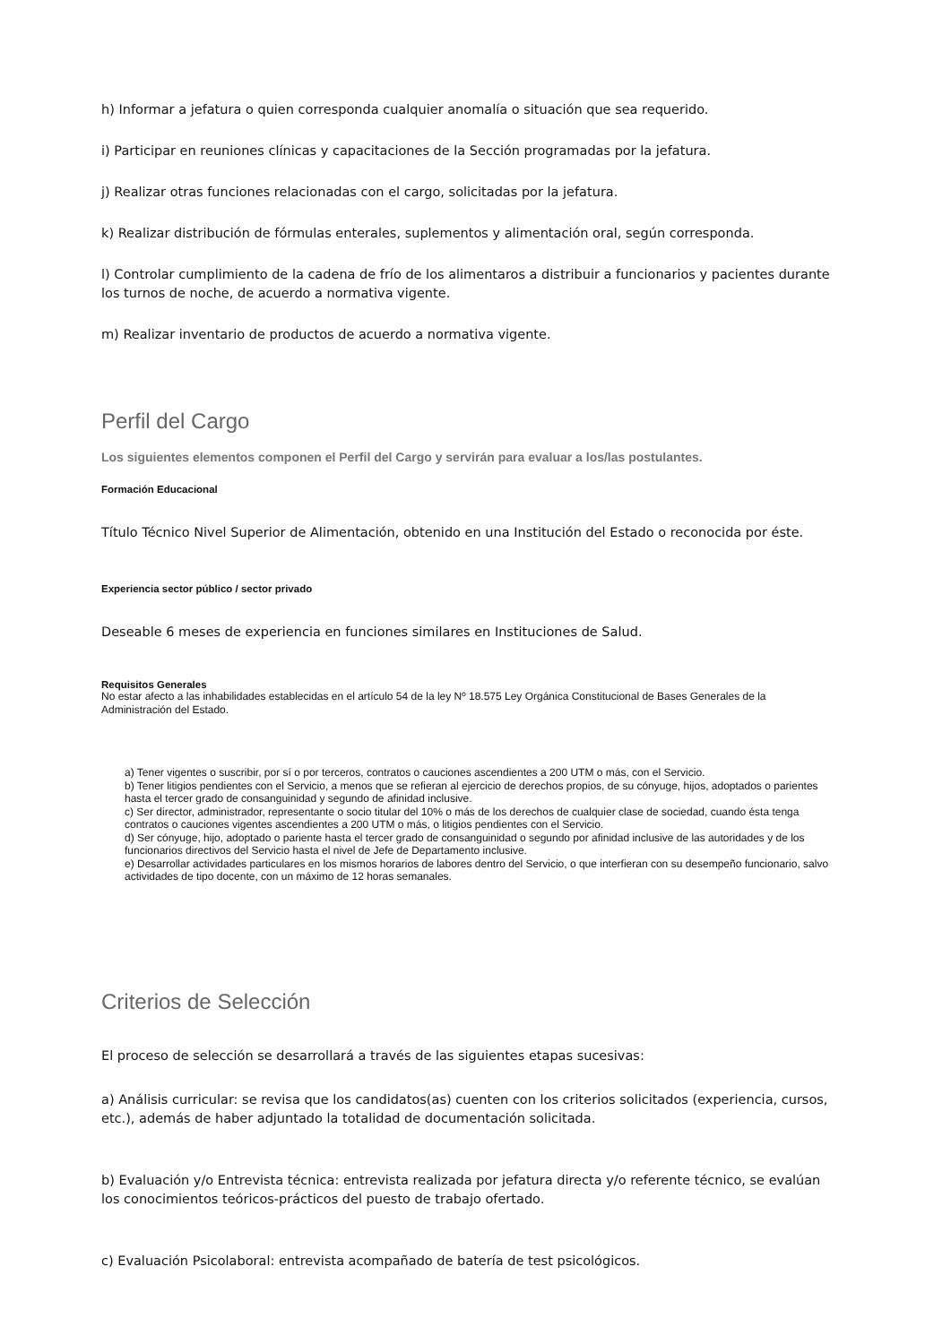h) Informar a jefatura o quien corresponda cualquier anomalía o situación que sea requerido.
i) Participar en reuniones clínicas y capacitaciones de la Sección programadas por la jefatura.
j) Realizar otras funciones relacionadas con el cargo, solicitadas por la jefatura.
k) Realizar distribución de fórmulas enterales, suplementos y alimentación oral, según corresponda.
l) Controlar cumplimiento de la cadena de frío de los alimentaros a distribuir a funcionarios y pacientes durante los turnos de noche, de acuerdo a normativa vigente.
m) Realizar inventario de productos de acuerdo a normativa vigente.
Perfil del Cargo
Los siguientes elementos componen el Perfil del Cargo y servirán para evaluar a los/las postulantes.
Formación Educacional
Título Técnico Nivel Superior de Alimentación, obtenido en una Institución del Estado o reconocida por éste.
Experiencia sector público / sector privado
Deseable 6 meses de experiencia en funciones similares en Instituciones de Salud.
Requisitos Generales
No estar afecto a las inhabilidades establecidas en el artículo 54 de la ley Nº 18.575 Ley Orgánica Constitucional de Bases Generales de la Administración del Estado.
a) Tener vigentes o suscribir, por sí o por terceros, contratos o cauciones ascendientes a 200 UTM o más, con el Servicio.
b) Tener litigios pendientes con el Servicio, a menos que se refieran al ejercicio de derechos propios, de su cónyuge, hijos, adoptados o parientes hasta el tercer grado de consanguinidad y segundo de afinidad inclusive.
c) Ser director, administrador, representante o socio titular del 10% o más de los derechos de cualquier clase de sociedad, cuando ésta tenga contratos o cauciones vigentes ascendientes a 200 UTM o más, o litigios pendientes con el Servicio.
d) Ser cónyuge, hijo, adoptado o pariente hasta el tercer grado de consanguinidad o segundo por afinidad inclusive de las autoridades y de los funcionarios directivos del Servicio hasta el nivel de Jefe de Departamento inclusive.
e) Desarrollar actividades particulares en los mismos horarios de labores dentro del Servicio, o que interfieran con su desempeño funcionario, salvo actividades de tipo docente, con un máximo de 12 horas semanales.
Criterios de Selección
El proceso de selección se desarrollará a través de las siguientes etapas sucesivas:
a) Análisis curricular: se revisa que los candidatos(as) cuenten con los criterios solicitados (experiencia, cursos, etc.), además de haber adjuntado la totalidad de documentación solicitada.
b) Evaluación y/o Entrevista técnica: entrevista realizada por jefatura directa y/o referente técnico, se evalúan los conocimientos teóricos-prácticos del puesto de trabajo ofertado.
c) Evaluación Psicolaboral: entrevista acompañado de batería de test psicológicos.